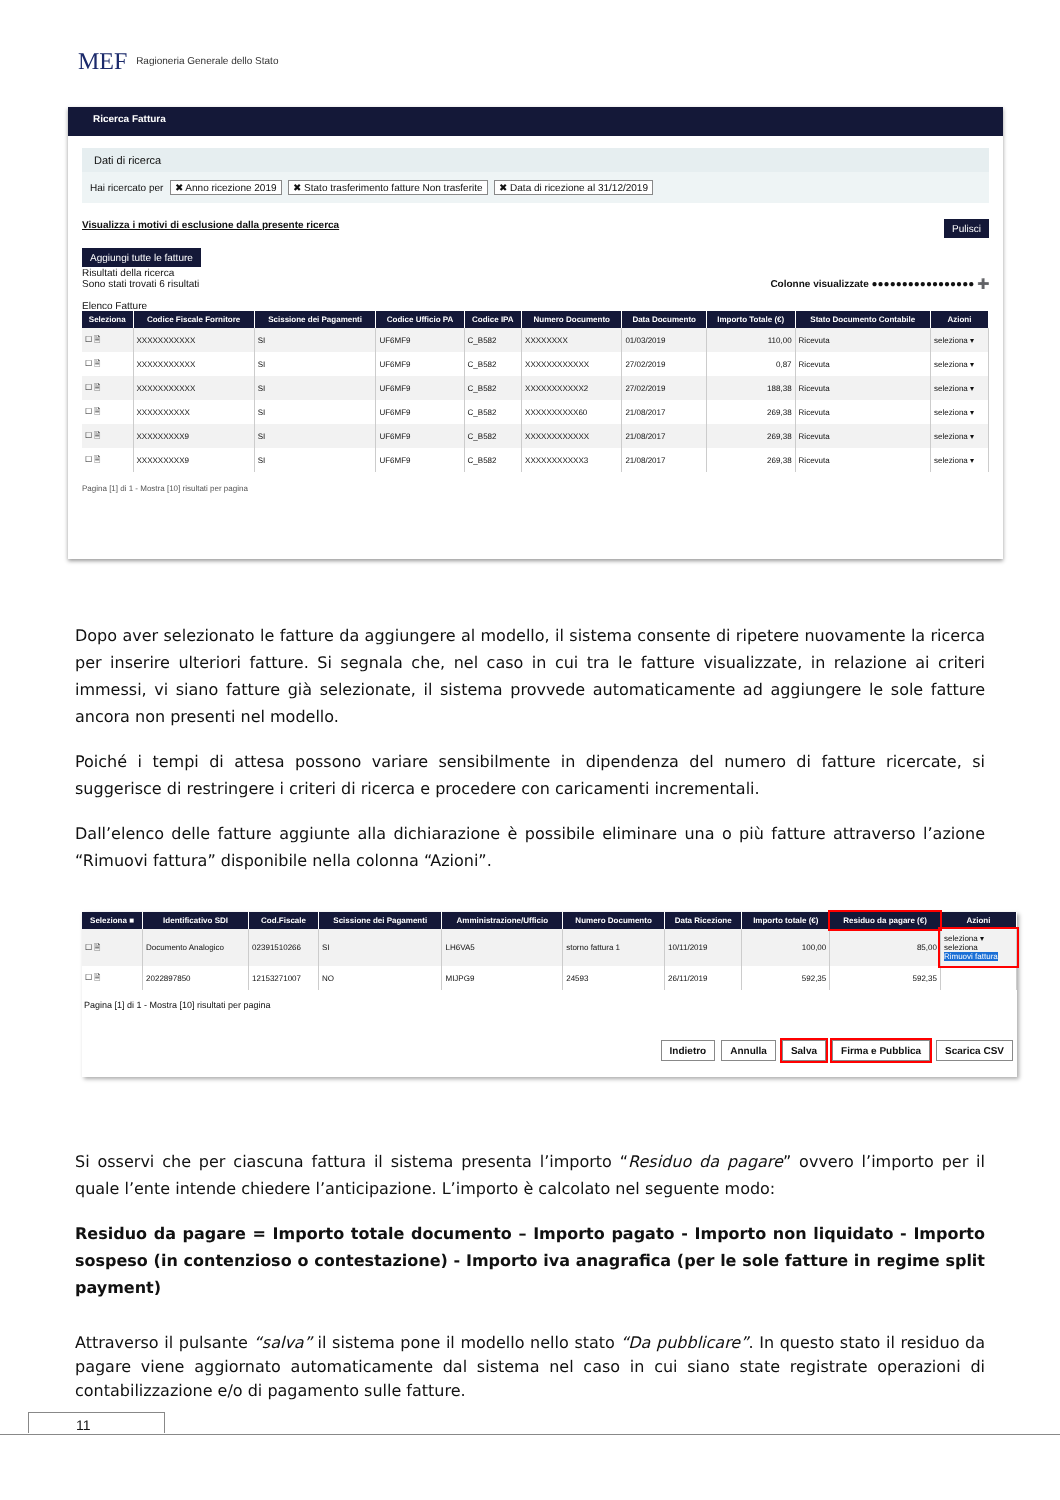MEF Ragioneria Generale dello Stato
Ricerca Fattura
Dati di ricerca
Hai ricercato per ✖ Anno ricezione 2019 ✖ Stato trasferimento fatture Non trasferite ✖ Data di ricezione al 31/12/2019
Visualizza i motivi di esclusione dalla presente ricerca Pulisci
Aggiungi tutte le fatture
Risultati della ricerca
Sono stati trovati 6 risultati Colonne visualizzate ●●●●●●●●●●●●●●●●● ➕
Elenco Fatture
| Seleziona | Codice Fiscale Fornitore | Scissione dei Pagamenti | Codice Ufficio PA | Codice IPA | Numero Documento | Data Documento | Importo Totale (€) | Stato Documento Contabile | Azioni |
| --- | --- | --- | --- | --- | --- | --- | --- | --- | --- |
| ☐ 🗎 | XXXXXXXXXXX | SI | UF6MF9 | C_B582 | XXXXXXXX | 01/03/2019 | 110,00 | Ricevuta | seleziona ▾ |
| ☐ 🗎 | XXXXXXXXXXX | SI | UF6MF9 | C_B582 | XXXXXXXXXXXX | 27/02/2019 | 0,87 | Ricevuta | seleziona ▾ |
| ☐ 🗎 | XXXXXXXXXXX | SI | UF6MF9 | C_B582 | XXXXXXXXXXX2 | 27/02/2019 | 188,38 | Ricevuta | seleziona ▾ |
| ☐ 🗎 | XXXXXXXXXX | SI | UF6MF9 | C_B582 | XXXXXXXXXX60 | 21/08/2017 | 269,38 | Ricevuta | seleziona ▾ |
| ☐ 🗎 | XXXXXXXXX9 | SI | UF6MF9 | C_B582 | XXXXXXXXXXXX | 21/08/2017 | 269,38 | Ricevuta | seleziona ▾ |
| ☐ 🗎 | XXXXXXXXX9 | SI | UF6MF9 | C_B582 | XXXXXXXXXXX3 | 21/08/2017 | 269,38 | Ricevuta | seleziona ▾ |
Pagina [1] di 1 - Mostra [10] risultati per pagina
Dopo aver selezionato le fatture da aggiungere al modello, il sistema consente di ripetere nuovamente la ricerca per inserire ulteriori fatture. Si segnala che, nel caso in cui tra le fatture visualizzate, in relazione ai criteri immessi, vi siano fatture già selezionate, il sistema provvede automaticamente ad aggiungere le sole fatture ancora non presenti nel modello.
Poiché i tempi di attesa possono variare sensibilmente in dipendenza del numero di fatture ricercate, si suggerisce di restringere i criteri di ricerca e procedere con caricamenti incrementali.
Dall’elenco delle fatture aggiunte alla dichiarazione è possibile eliminare una o più fatture attraverso l’azione “Rimuovi fattura” disponibile nella colonna “Azioni”.
| Seleziona ■ | Identificativo SDI | Cod.Fiscale | Scissione dei Pagamenti | Amministrazione/Ufficio | Numero Documento | Data Ricezione | Importo totale (€) | Residuo da pagare (€) | Azioni |
| --- | --- | --- | --- | --- | --- | --- | --- | --- | --- |
| ☐ 🗎 | Documento Analogico | 02391510266 | SI | LH6VA5 | storno fattura 1 | 10/11/2019 | 100,00 | 85,00 | seleziona ▾ seleziona Rimuovi fattura |
| ☐ 🗎 | 2022897850 | 12153271007 | NO | MIJPG9 | 24593 | 26/11/2019 | 592,35 | 592,35 | |
Pagina [1] di 1 - Mostra [10] risultati per pagina
Indietro Annulla Salva Firma e Pubblica Scarica CSV
Si osservi che per ciascuna fattura il sistema presenta l’importo “Residuo da pagare” ovvero l’importo per il quale l’ente intende chiedere l’anticipazione. L’importo è calcolato nel seguente modo:
Residuo da pagare = Importo totale documento – Importo pagato - Importo non liquidato - Importo sospeso (in contenzioso o contestazione) - Importo iva anagrafica (per le sole fatture in regime split payment)
Attraverso il pulsante “salva” il sistema pone il modello nello stato “Da pubblicare”. In questo stato il residuo da pagare viene aggiornato automaticamente dal sistema nel caso in cui siano state registrate operazioni di contabilizzazione e/o di pagamento sulle fatture.
11